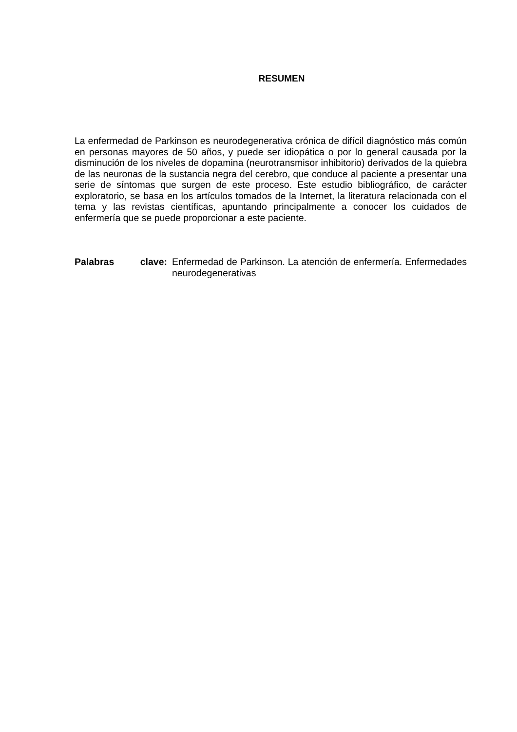RESUMEN
La enfermedad de Parkinson es neurodegenerativa crónica de difícil diagnóstico más común en personas mayores de 50 años, y puede ser idiopática o por lo general causada por la disminución de los niveles de dopamina (neurotransmisor inhibitorio) derivados de la quiebra de las neuronas de la sustancia negra del cerebro, que conduce al paciente a presentar una serie de síntomas que surgen de este proceso. Este estudio bibliográfico, de carácter exploratorio, se basa en los artículos tomados de la Internet, la literatura relacionada con el tema y las revistas científicas, apuntando principalmente a conocer los cuidados de enfermería que se puede proporcionar a este paciente.
Palabras clave: Enfermedad de Parkinson. La atención de enfermería. Enfermedades neurodegenerativas